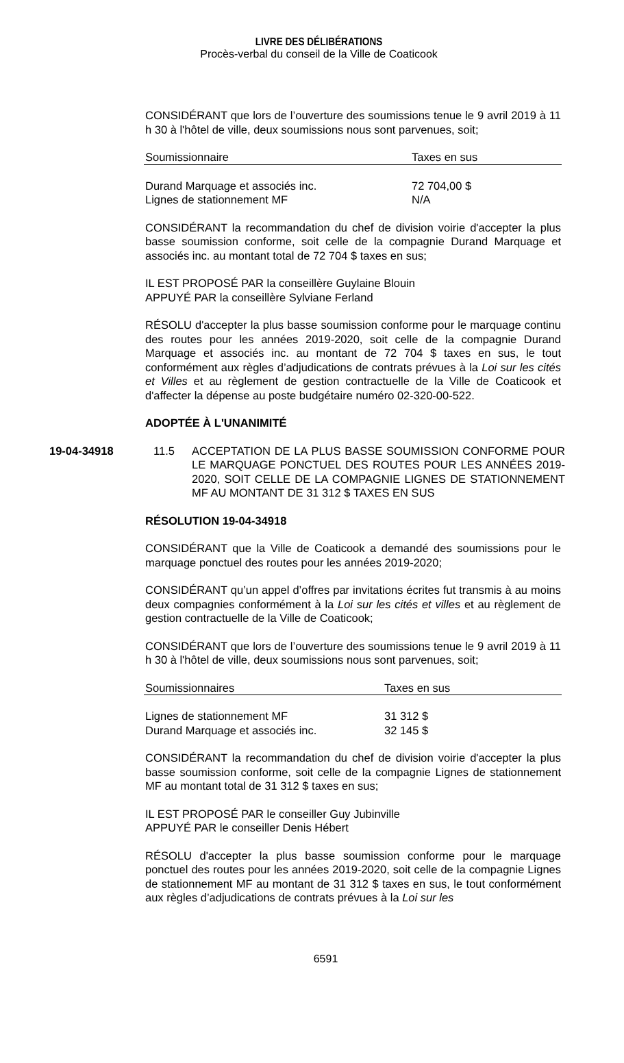LIVRE DES DÉLIBÉRATIONS
Procès-verbal du conseil de la Ville de Coaticook
CONSIDÉRANT que lors de l’ouverture des soumissions tenue le 9 avril 2019 à 11 h 30 à l'hôtel de ville, deux soumissions nous sont parvenues, soit;
| Soumissionnaire | Taxes en sus |
| --- | --- |
| Durand Marquage et associés inc. | 72 704,00 $ |
| Lignes de stationnement MF | N/A |
CONSIDÉRANT la recommandation du chef de division voirie d'accepter la plus basse soumission conforme, soit celle de la compagnie Durand Marquage et associés inc. au montant total de 72 704 $ taxes en sus;
IL EST PROPOSÉ PAR la conseillère Guylaine Blouin
APPUYÉ PAR la conseillère Sylviane Ferland
RÉSOLU d'accepter la plus basse soumission conforme pour le marquage continu des routes pour les années 2019-2020, soit celle de la compagnie Durand Marquage et associés inc. au montant de 72 704 $ taxes en sus, le tout conformément aux règles d’adjudications de contrats prévues à la Loi sur les cités et Villes et au règlement de gestion contractuelle de la Ville de Coaticook et d'affecter la dépense au poste budgétaire numéro 02-320-00-522.
ADOPTÉE À L'UNANIMITÉ
19-04-34918 11.5 ACCEPTATION DE LA PLUS BASSE SOUMISSION CONFORME POUR LE MARQUAGE PONCTUEL DES ROUTES POUR LES ANNÉES 2019-2020, SOIT CELLE DE LA COMPAGNIE LIGNES DE STATIONNEMENT MF AU MONTANT DE 31 312 $ TAXES EN SUS
RÉSOLUTION 19-04-34918
CONSIDÉRANT que la Ville de Coaticook a demandé des soumissions pour le marquage ponctuel des routes pour les années 2019-2020;
CONSIDÉRANT qu’un appel d’offres par invitations écrites fut transmis à au moins deux compagnies conformément à la Loi sur les cités et villes et au règlement de gestion contractuelle de la Ville de Coaticook;
CONSIDÉRANT que lors de l’ouverture des soumissions tenue le 9 avril 2019 à 11 h 30 à l'hôtel de ville, deux soumissions nous sont parvenues, soit;
| Soumissionnaires | Taxes en sus |
| --- | --- |
| Lignes de stationnement MF | 31 312 $ |
| Durand Marquage et associés inc. | 32 145 $ |
CONSIDÉRANT la recommandation du chef de division voirie d'accepter la plus basse soumission conforme, soit celle de la compagnie Lignes de stationnement MF au montant total de 31 312 $ taxes en sus;
IL EST PROPOSÉ PAR le conseiller Guy Jubinville
APPUYÉ PAR le conseiller Denis Hébert
RÉSOLU d'accepter la plus basse soumission conforme pour le marquage ponctuel des routes pour les années 2019-2020, soit celle de la compagnie Lignes de stationnement MF au montant de 31 312 $ taxes en sus, le tout conformément aux règles d’adjudications de contrats prévues à la Loi sur les
6591